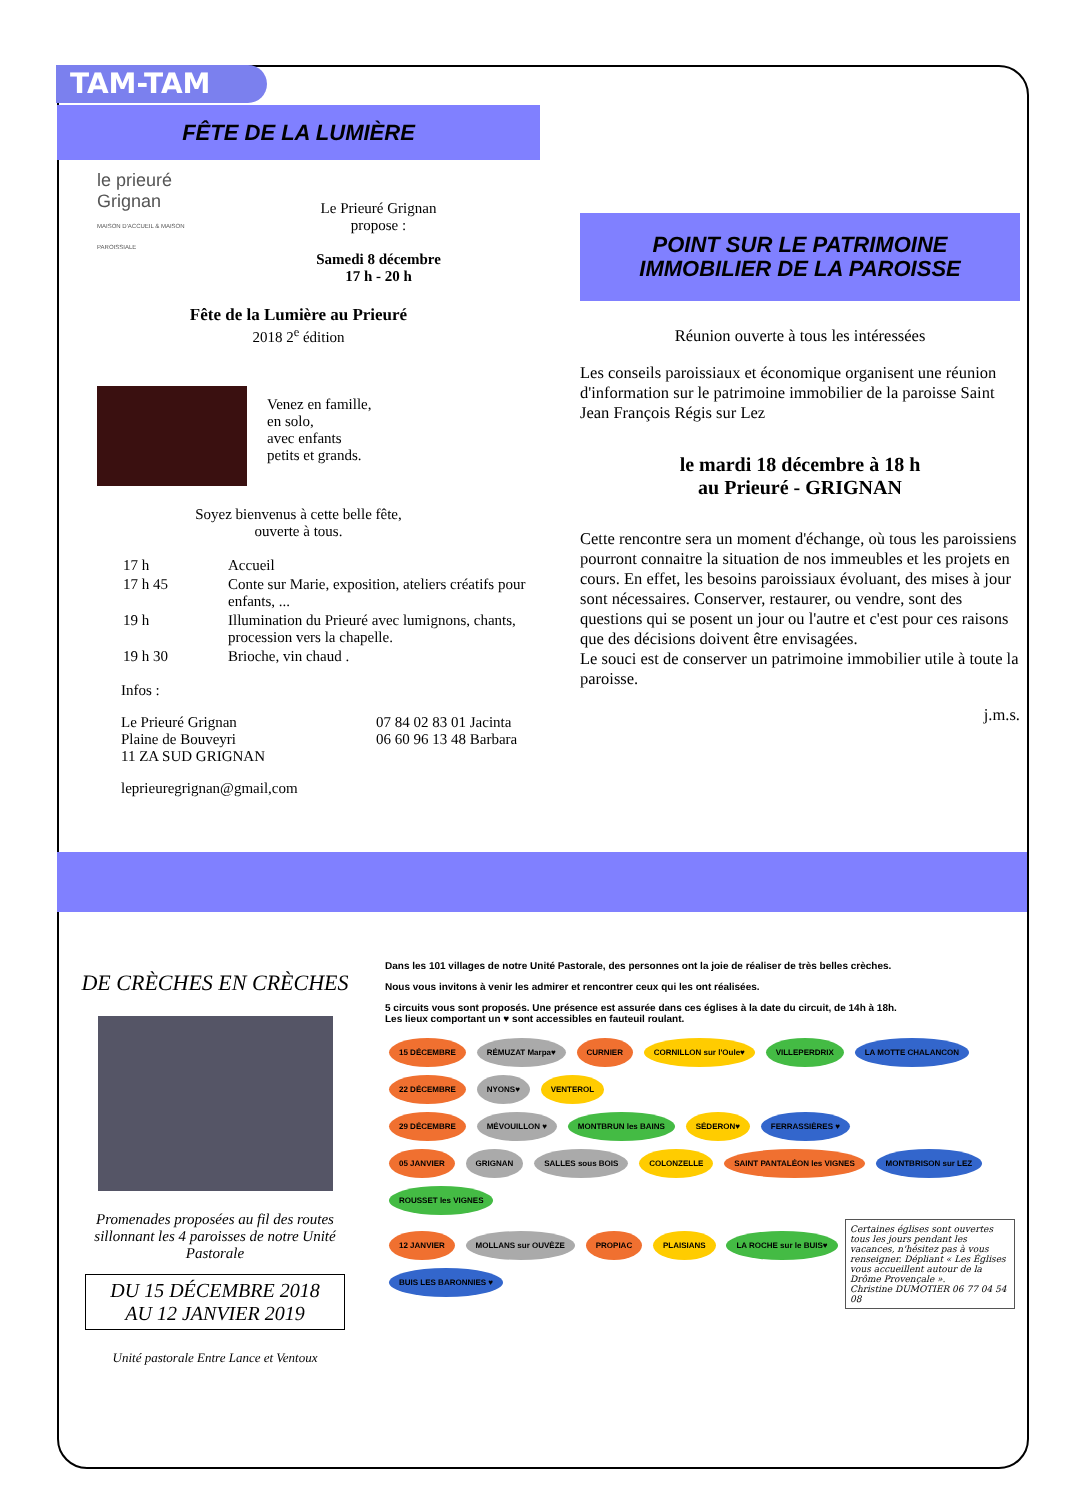TAM-TAM
FÊTE DE LA LUMIÈRE
le prieuré
Grignan
MAISON D'ACCUEIL & MAISON PAROISSIALE
Le Prieuré Grignan
propose :
Samedi 8 décembre
17 h - 20 h
Fête de la Lumière au Prieuré
2018 2<sup>e</sup> édition
Venez en famille,
en solo,
avec enfants
petits et grands.
Soyez bienvenus à cette belle fête,
ouverte à tous.
| 17 h | Accueil |
| 17 h 45 | Conte sur Marie, exposition, ateliers créatifs pour enfants, ... |
| 19 h | Illumination du Prieuré avec lumignons, chants, procession vers la chapelle. |
| 19 h 30 | Brioche, vin chaud . |
Infos :
Le Prieuré Grignan
Plaine de Bouveyri
11 ZA SUD GRIGNAN
07 84 02 83 01 Jacinta
06 60 96 13 48 Barbara
leprieuregrignan@gmail,com
POINT SUR LE PATRIMOINE
IMMOBILIER DE LA PAROISSE
Réunion ouverte à tous les intéressées
Les conseils paroissiaux et économique organisent une réunion d'information sur le patrimoine immobilier de la paroisse Saint Jean François Régis sur Lez
le mardi 18 décembre à 18 h
au Prieuré - GRIGNAN
Cette rencontre sera un moment d'échange, où tous les paroissiens pourront connaitre la situation de nos immeubles et les projets en cours. En effet, les besoins paroissiaux évoluant, des mises à jour sont nécessaires. Conserver, restaurer, ou vendre, sont des questions qui se posent un jour ou l'autre et c'est pour ces raisons que des décisions doivent être envisagées.
Le souci est de conserver un patrimoine immobilier utile à toute la paroisse.
j.m.s.
DE CRÈCHES EN CRÈCHES
Promenades proposées au fil des routes sillonnant les 4 paroisses de notre Unité Pastorale
DU 15 DÉCEMBRE 2018
AU 12 JANVIER 2019
Unité pastorale Entre Lance et Ventoux
Dans les 101 villages de notre Unité Pastorale, des personnes ont la joie de réaliser de très belles crèches.
Nous vous invitons à venir les admirer et rencontrer ceux qui les ont réalisées.
5 circuits vous sont proposés. Une présence est assurée dans ces églises à la date du circuit, de 14h à 18h.
Les lieux comportant un ♥ sont accessibles en fauteuil roulant.
15 DÉCEMBRE RÉMUZAT Marpa♥ CURNIER CORNILLON sur l'Oule♥ VILLEPERDRIX LA MOTTE CHALANCON
22 DÉCEMBRE NYONS♥ VENTEROL
29 DÉCEMBRE MÉVOUILLON ♥ MONTBRUN les BAINS SÉDERON♥ FERRASSIÈRES ♥
05 JANVIER GRIGNAN SALLES sous BOIS COLONZELLE SAINT PANTALÉON les VIGNES MONTBRISON sur LEZ ROUSSET les VIGNES
12 JANVIER MOLLANS sur OUVÈZE PROPIAC PLAISIANS LA ROCHE sur le BUIS♥ BUIS LES BARONNIES ♥
Certaines églises sont ouvertes tous les jours pendant les vacances, n'hésitez pas à vous renseigner. Dépliant « Les Églises vous accueillent autour de la Drôme Provençale ».
Christine DUMOTIER 06 77 04 54 08